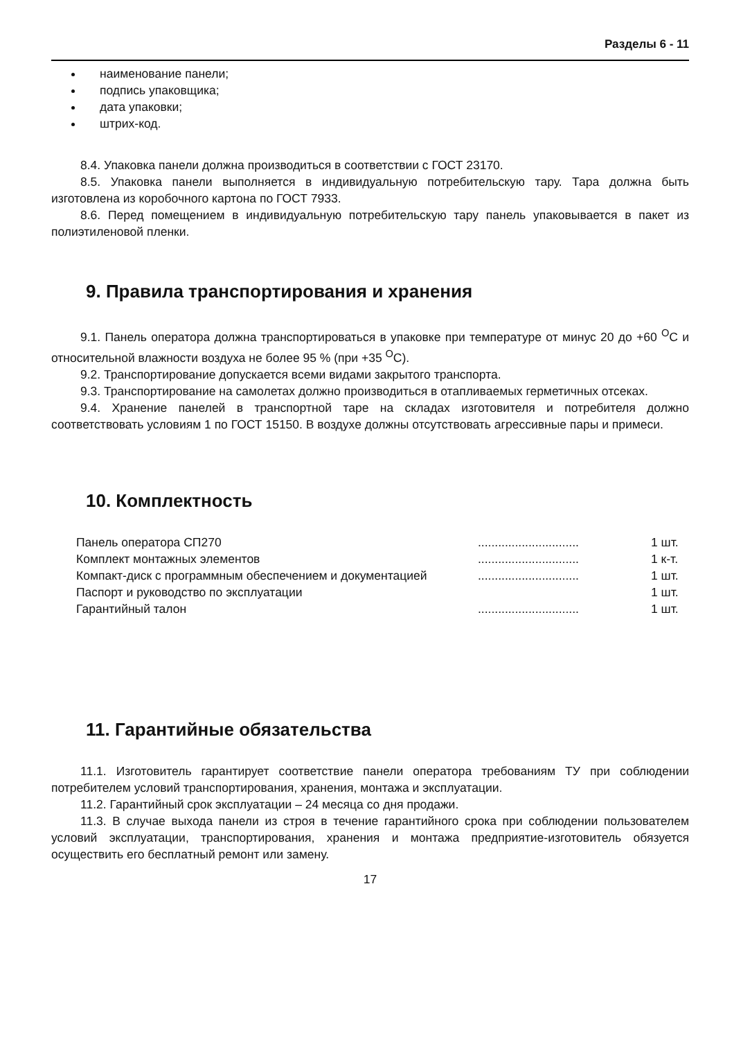Разделы 6 - 11
наименование панели;
подпись упаковщика;
дата упаковки;
штрих-код.
8.4. Упаковка панели должна производиться в соответствии с ГОСТ 23170.
8.5. Упаковка панели выполняется в индивидуальную потребительскую тару. Тара должна быть изготовлена из коробочного картона по ГОСТ 7933.
8.6. Перед помещением в индивидуальную потребительскую тару панель упаковывается в пакет из полиэтиленовой пленки.
9. Правила транспортирования и хранения
9.1. Панель оператора должна транспортироваться в упаковке при температуре от минус 20 до +60 <sup>О</sup>С и относительной влажности воздуха не более 95 % (при +35 <sup>О</sup>С).
9.2. Транспортирование допускается всеми видами закрытого транспорта.
9.3. Транспортирование на самолетах должно производиться в отапливаемых герметичных отсеках.
9.4. Хранение панелей в транспортной таре на складах изготовителя и потребителя должно соответствовать условиям 1 по ГОСТ 15150. В воздухе должны отсутствовать агрессивные пары и примеси.
10. Комплектность
| Панель оператора СП270 | .............................. | 1 шт. |
| Комплект монтажных элементов | .............................. | 1 к-т. |
| Компакт-диск с программным обеспечением и документацией | .............................. | 1 шт. |
| Паспорт и руководство по эксплуатации | | 1 шт. |
| Гарантийный талон | .............................. | 1 шт. |
11. Гарантийные обязательства
11.1. Изготовитель гарантирует соответствие панели оператора требованиям ТУ при соблюдении потребителем условий транспортирования, хранения, монтажа и эксплуатации.
11.2. Гарантийный срок эксплуатации – 24 месяца со дня продажи.
11.3. В случае выхода панели из строя в течение гарантийного срока при соблюдении пользователем условий эксплуатации, транспортирования, хранения и монтажа предприятие-изготовитель обязуется осуществить его бесплатный ремонт или замену.
17